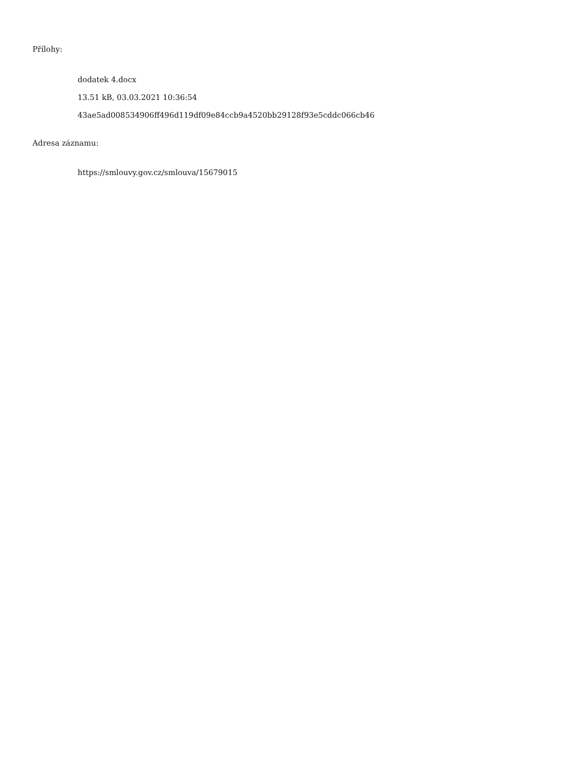Přílohy:
dodatek 4.docx
13.51 kB, 03.03.2021 10:36:54
43ae5ad008534906ff496d119df09e84ccb9a4520bb29128f93e5cddc066cb46
Adresa záznamu:
https://smlouvy.gov.cz/smlouva/15679015